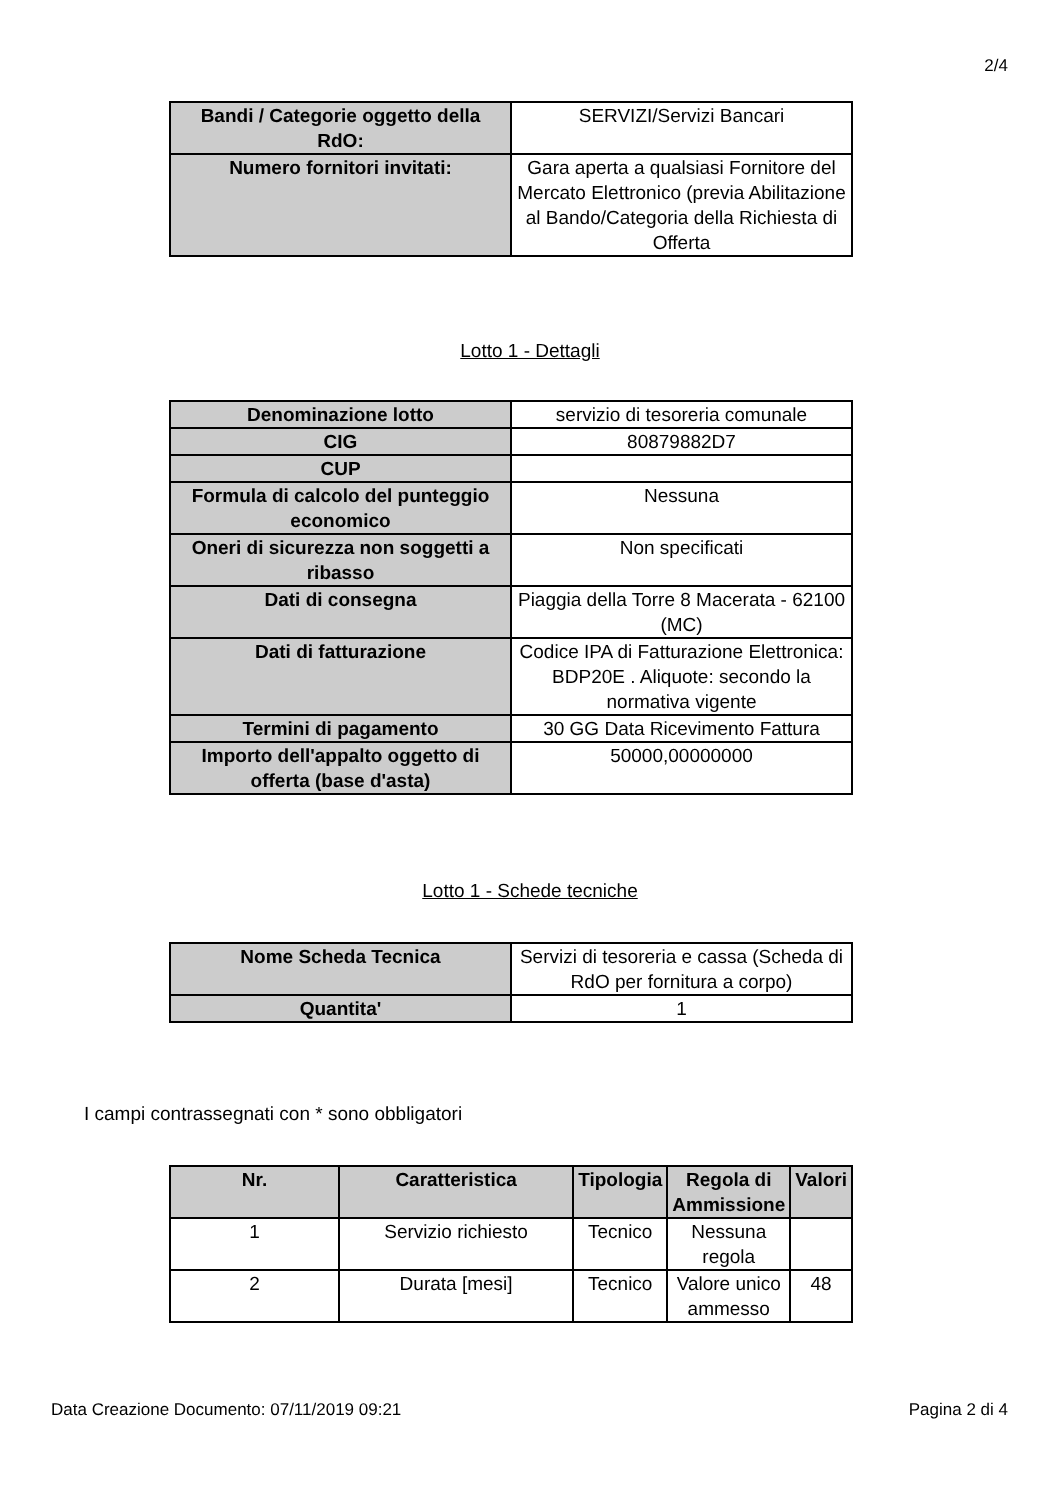2/4
| Bandi / Categorie oggetto della RdO: | SERVIZI/Servizi Bancari |
| Numero fornitori invitati: | Gara aperta a qualsiasi Fornitore del Mercato Elettronico (previa Abilitazione al Bando/Categoria della Richiesta di Offerta |
Lotto 1 - Dettagli
| Denominazione lotto | servizio di tesoreria comunale |
| CIG | 80879882D7 |
| CUP | |
| Formula di calcolo del punteggio economico | Nessuna |
| Oneri di sicurezza non soggetti a ribasso | Non specificati |
| Dati di consegna | Piaggia della Torre 8 Macerata - 62100 (MC) |
| Dati di fatturazione | Codice IPA di Fatturazione Elettronica: BDP20E . Aliquote: secondo la normativa vigente |
| Termini di pagamento | 30 GG Data Ricevimento Fattura |
| Importo dell'appalto oggetto di offerta (base d'asta) | 50000,00000000 |
Lotto 1 - Schede tecniche
| Nome Scheda Tecnica | Servizi di tesoreria e cassa (Scheda di RdO per fornitura a corpo) |
| Quantita' | 1 |
I campi contrassegnati con * sono obbligatori
| Nr. | Caratteristica | Tipologia | Regola di Ammissione | Valori |
| --- | --- | --- | --- | --- |
| 1 | Servizio richiesto | Tecnico | Nessuna regola | |
| 2 | Durata [mesi] | Tecnico | Valore unico ammesso | 48 |
Data Creazione Documento: 07/11/2019 09:21 Pagina 2 di 4